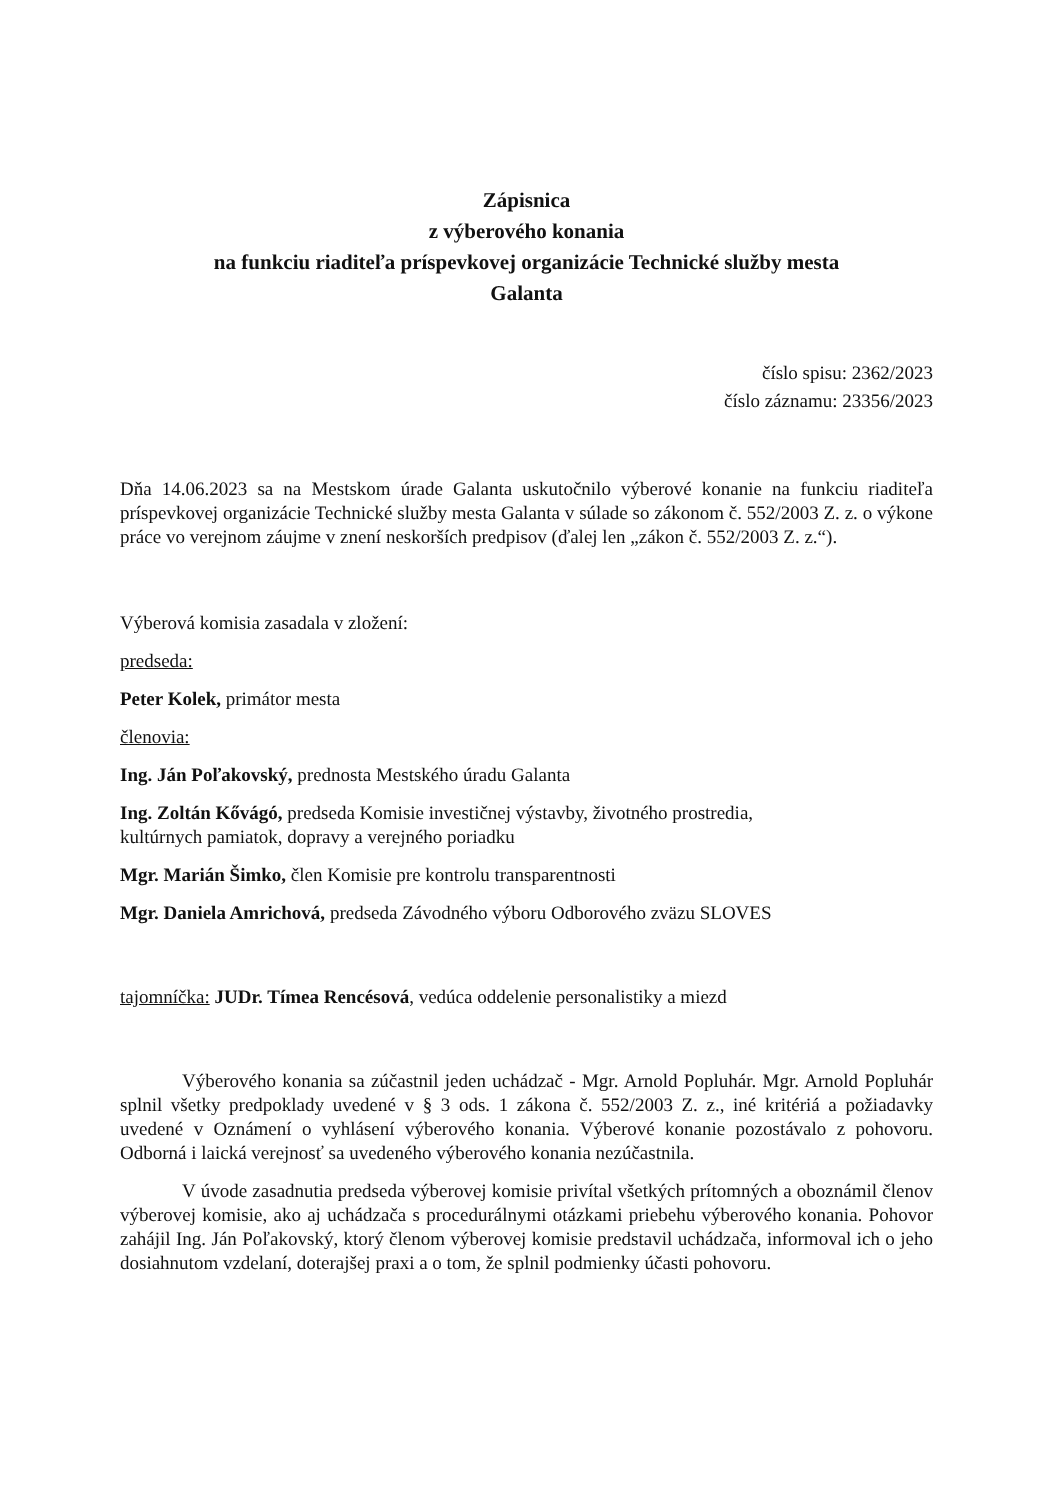Zápisnica
z výberového konania
na funkciu riaditeľa príspevkovej organizácie Technické služby mesta
Galanta
číslo spisu: 2362/2023
číslo záznamu: 23356/2023
Dňa 14.06.2023 sa na Mestskom úrade Galanta uskutočnilo výberové konanie na funkciu riaditeľa príspevkovej organizácie Technické služby mesta Galanta v súlade so zákonom č. 552/2003 Z. z. o výkone práce vo verejnom záujme v znení neskorších predpisov (ďalej len „zákon č. 552/2003 Z. z.“).
Výberová komisia zasadala v zložení:
predseda:
Peter Kolek, primátor mesta
členovia:
Ing. Ján Poľakovský, prednosta Mestského úradu Galanta
Ing. Zoltán Kővágó, predseda Komisie investičnej výstavby, životného prostredia,
kultúrnych pamiatok, dopravy a verejného poriadku
Mgr. Marián Šimko, člen Komisie pre kontrolu transparentnosti
Mgr. Daniela Amrichová, predseda Závodného výboru Odborového zväzu SLOVES
tajomníčka: JUDr. Tímea Rencésová, vedúca oddelenie personalistiky a miezd
Výberového konania sa zúčastnil jeden uchádzač - Mgr. Arnold Popluhár. Mgr. Arnold Popluhár splnil všetky predpoklady uvedené v § 3 ods. 1 zákona č. 552/2003 Z. z., iné kritériá a požiadavky uvedené v Oznámení o vyhlásení výberového konania. Výberové konanie pozostávalo z pohovoru. Odborná i laická verejnosť sa uvedeného výberového konania nezúčastnila.
V úvode zasadnutia predseda výberovej komisie privítal všetkých prítomných a oboznámil členov výberovej komisie, ako aj uchádzača s procedurálnymi otázkami priebehu výberového konania. Pohovor zahájil Ing. Ján Poľakovský, ktorý členom výberovej komisie predstavil uchádzača, informoval ich o jeho dosiahnutom vzdelaní, doterajšej praxi a o tom, že splnil podmienky účasti pohovoru.